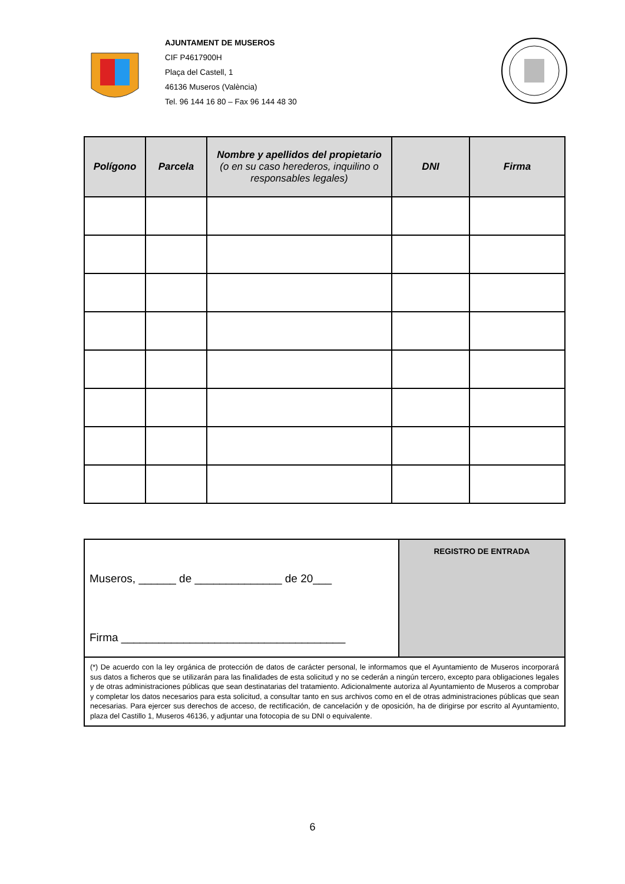AJUNTAMENT DE MUSEROS
CIF P4617900H
Plaça del Castell, 1
46136 Museros (València)
Tel. 96 144 16 80 – Fax 96 144 48 30
| Polígono | Parcela | Nombre y apellidos del propietario (o en su caso herederos, inquilino o responsables legales) | DNI | Firma |
| --- | --- | --- | --- | --- |
Museros, ______ de ______________ de 20___
Firma ____________________________________
REGISTRO DE ENTRADA
(*) De acuerdo con la ley orgánica de protección de datos de carácter personal, le informamos que el Ayuntamiento de Museros incorporará sus datos a ficheros que se utilizarán para las finalidades de esta solicitud y no se cederán a ningún tercero, excepto para obligaciones legales y de otras administraciones públicas que sean destinatarias del tratamiento. Adicionalmente autoriza al Ayuntamiento de Museros a comprobar y completar los datos necesarios para esta solicitud, a consultar tanto en sus archivos como en el de otras administraciones públicas que sean necesarias. Para ejercer sus derechos de acceso, de rectificación, de cancelación y de oposición, ha de dirigirse por escrito al Ayuntamiento, plaza del Castillo 1, Museros 46136, y adjuntar una fotocopia de su DNI o equivalente.
6